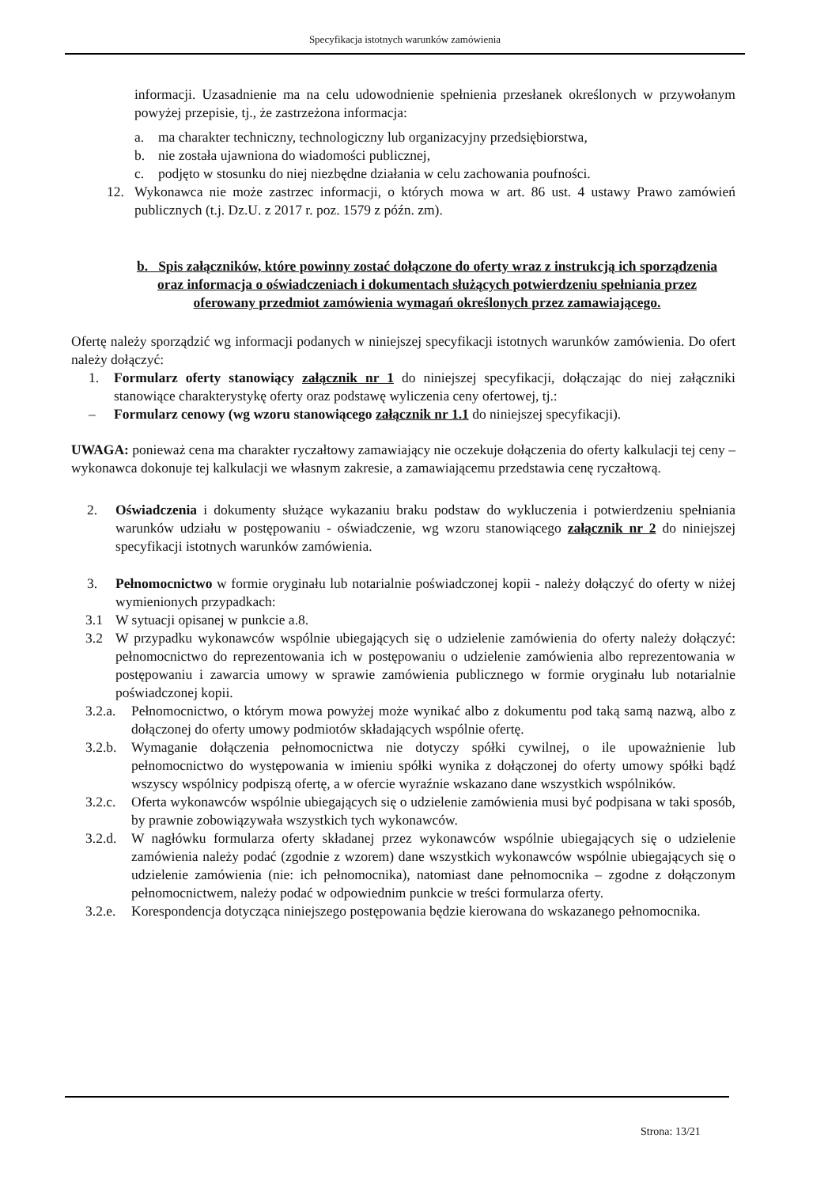Specyfikacja istotnych warunków zamówienia
informacji. Uzasadnienie ma na celu udowodnienie spełnienia przesłanek określonych w przywołanym powyżej przepisie, tj., że zastrzeżona informacja:
a. ma charakter techniczny, technologiczny lub organizacyjny przedsiębiorstwa,
b. nie została ujawniona do wiadomości publicznej,
c. podjęto w stosunku do niej niezbędne działania w celu zachowania poufności.
12. Wykonawca nie może zastrzec informacji, o których mowa w art. 86 ust. 4 ustawy Prawo zamówień publicznych (t.j. Dz.U. z 2017 r. poz. 1579 z późn. zm).
b. Spis załączników, które powinny zostać dołączone do oferty wraz z instrukcją ich sporządzenia oraz informacja o oświadczeniach i dokumentach służących potwierdzeniu spełniania przez oferowany przedmiot zamówienia wymagań określonych przez zamawiającego.
Ofertę należy sporządzić wg informacji podanych w niniejszej specyfikacji istotnych warunków zamówienia. Do ofert należy dołączyć:
1. Formularz oferty stanowiący załącznik nr 1 do niniejszej specyfikacji, dołączając do niej załączniki stanowiące charakterystykę oferty oraz podstawę wyliczenia ceny ofertowej, tj.:
– Formularz cenowy (wg wzoru stanowiącego załącznik nr 1.1 do niniejszej specyfikacji).
UWAGA: ponieważ cena ma charakter ryczałtowy zamawiający nie oczekuje dołączenia do oferty kalkulacji tej ceny – wykonawca dokonuje tej kalkulacji we własnym zakresie, a zamawiającemu przedstawia cenę ryczałtową.
2. Oświadczenia i dokumenty służące wykazaniu braku podstaw do wykluczenia i potwierdzeniu spełniania warunków udziału w postępowaniu - oświadczenie, wg wzoru stanowiącego załącznik nr 2 do niniejszej specyfikacji istotnych warunków zamówienia.
3. Pełnomocnictwo w formie oryginału lub notarialnie poświadczonej kopii - należy dołączyć do oferty w niżej wymienionych przypadkach:
3.1 W sytuacji opisanej w punkcie a.8.
3.2 W przypadku wykonawców wspólnie ubiegających się o udzielenie zamówienia do oferty należy dołączyć: pełnomocnictwo do reprezentowania ich w postępowaniu o udzielenie zamówienia albo reprezentowania w postępowaniu i zawarcia umowy w sprawie zamówienia publicznego w formie oryginału lub notarialnie poświadczonej kopii.
3.2.a. Pełnomocnictwo, o którym mowa powyżej może wynikać albo z dokumentu pod taką samą nazwą, albo z dołączonej do oferty umowy podmiotów składających wspólnie ofertę.
3.2.b. Wymaganie dołączenia pełnomocnictwa nie dotyczy spółki cywilnej, o ile upoważnienie lub pełnomocnictwo do występowania w imieniu spółki wynika z dołączonej do oferty umowy spółki bądź wszyscy wspólnicy podpiszą ofertę, a w ofercie wyraźnie wskazano dane wszystkich wspólników.
3.2.c. Oferta wykonawców wspólnie ubiegających się o udzielenie zamówienia musi być podpisana w taki sposób, by prawnie zobowiązywała wszystkich tych wykonawców.
3.2.d. W nagłówku formularza oferty składanej przez wykonawców wspólnie ubiegających się o udzielenie zamówienia należy podać (zgodnie z wzorem) dane wszystkich wykonawców wspólnie ubiegających się o udzielenie zamówienia (nie: ich pełnomocnika), natomiast dane pełnomocnika – zgodne z dołączonym pełnomocnictwem, należy podać w odpowiednim punkcie w treści formularza oferty.
3.2.e. Korespondencja dotycząca niniejszego postępowania będzie kierowana do wskazanego pełnomocnika.
Strona: 13/21